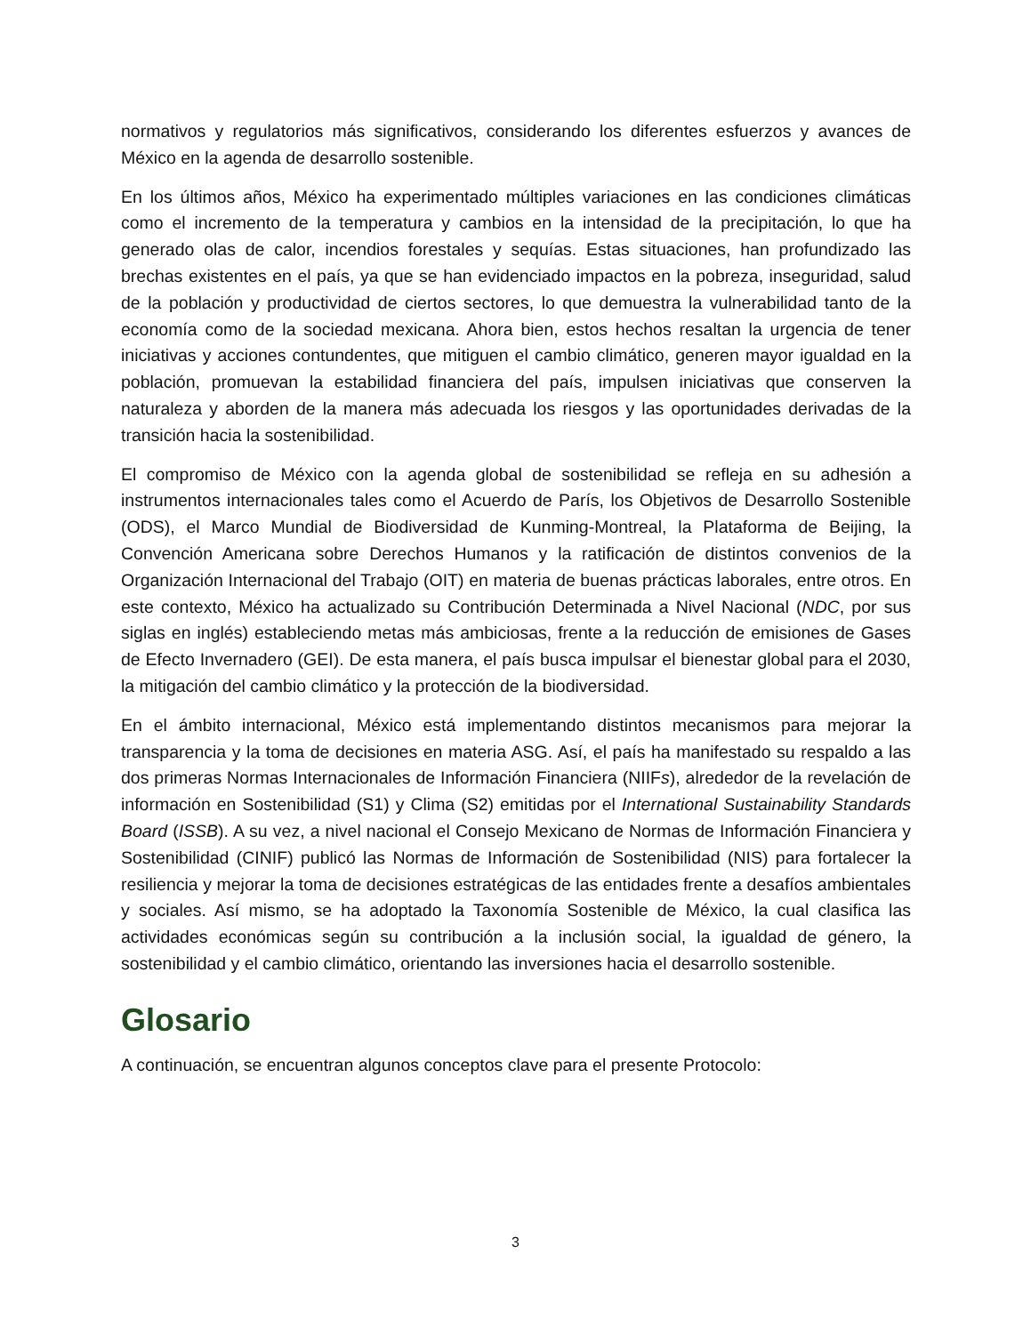normativos y regulatorios más significativos, considerando los diferentes esfuerzos y avances de México en la agenda de desarrollo sostenible.
En los últimos años, México ha experimentado múltiples variaciones en las condiciones climáticas como el incremento de la temperatura y cambios en la intensidad de la precipitación, lo que ha generado olas de calor, incendios forestales y sequías. Estas situaciones, han profundizado las brechas existentes en el país, ya que se han evidenciado impactos en la pobreza, inseguridad, salud de la población y productividad de ciertos sectores, lo que demuestra la vulnerabilidad tanto de la economía como de la sociedad mexicana. Ahora bien, estos hechos resaltan la urgencia de tener iniciativas y acciones contundentes, que mitiguen el cambio climático, generen mayor igualdad en la población, promuevan la estabilidad financiera del país, impulsen iniciativas que conserven la naturaleza y aborden de la manera más adecuada los riesgos y las oportunidades derivadas de la transición hacia la sostenibilidad.
El compromiso de México con la agenda global de sostenibilidad se refleja en su adhesión a instrumentos internacionales tales como el Acuerdo de París, los Objetivos de Desarrollo Sostenible (ODS), el Marco Mundial de Biodiversidad de Kunming-Montreal, la Plataforma de Beijing, la Convención Americana sobre Derechos Humanos y la ratificación de distintos convenios de la Organización Internacional del Trabajo (OIT) en materia de buenas prácticas laborales, entre otros. En este contexto, México ha actualizado su Contribución Determinada a Nivel Nacional (NDC, por sus siglas en inglés) estableciendo metas más ambiciosas, frente a la reducción de emisiones de Gases de Efecto Invernadero (GEI). De esta manera, el país busca impulsar el bienestar global para el 2030, la mitigación del cambio climático y la protección de la biodiversidad.
En el ámbito internacional, México está implementando distintos mecanismos para mejorar la transparencia y la toma de decisiones en materia ASG. Así, el país ha manifestado su respaldo a las dos primeras Normas Internacionales de Información Financiera (NIIFs), alrededor de la revelación de información en Sostenibilidad (S1) y Clima (S2) emitidas por el International Sustainability Standards Board (ISSB). A su vez, a nivel nacional el Consejo Mexicano de Normas de Información Financiera y Sostenibilidad (CINIF) publicó las Normas de Información de Sostenibilidad (NIS) para fortalecer la resiliencia y mejorar la toma de decisiones estratégicas de las entidades frente a desafíos ambientales y sociales. Así mismo, se ha adoptado la Taxonomía Sostenible de México, la cual clasifica las actividades económicas según su contribución a la inclusión social, la igualdad de género, la sostenibilidad y el cambio climático, orientando las inversiones hacia el desarrollo sostenible.
Glosario
A continuación, se encuentran algunos conceptos clave para el presente Protocolo:
3